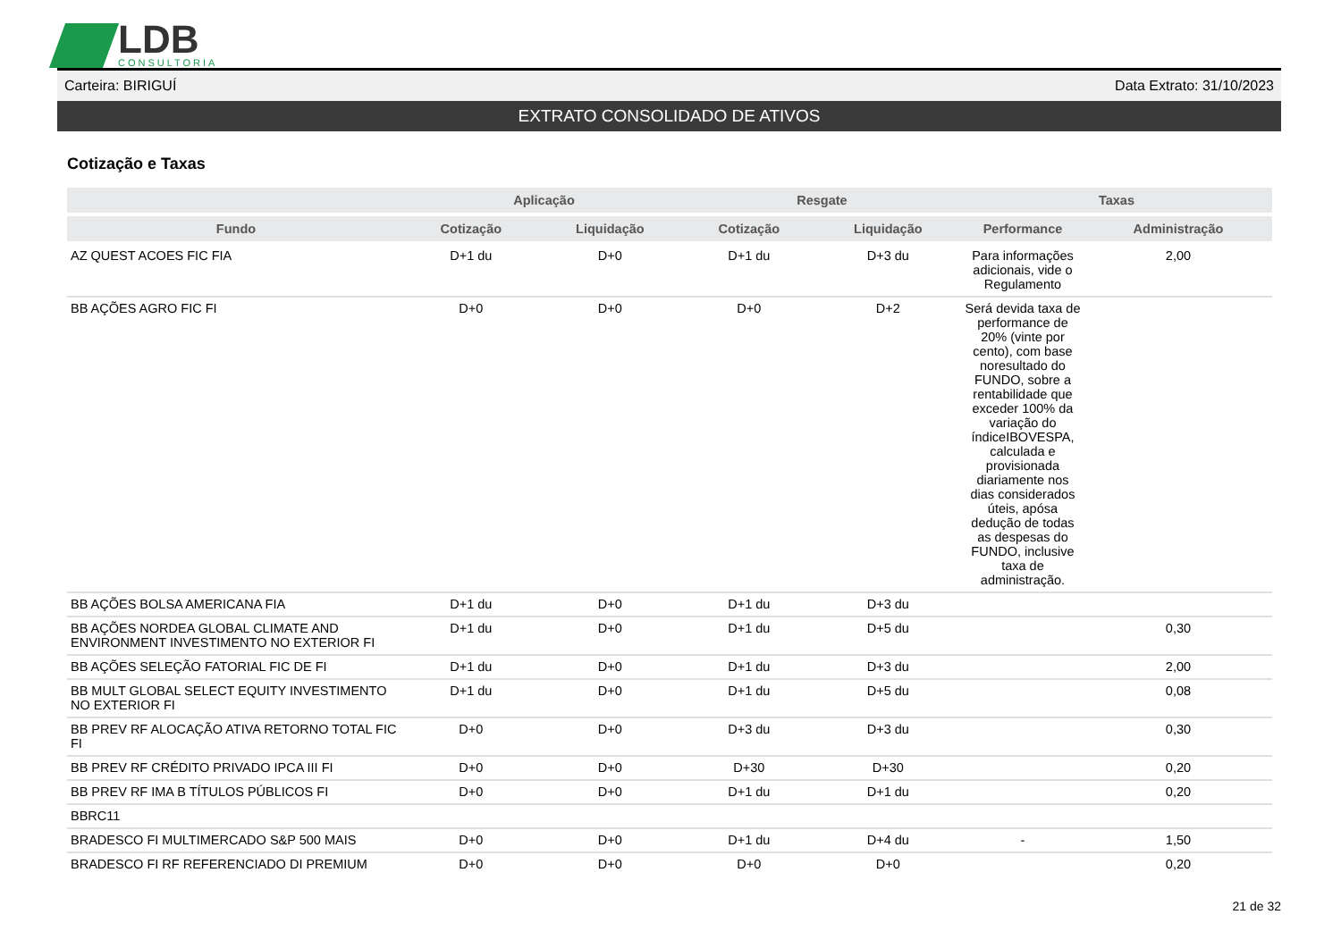LDB
CONSULTORIA
Carteira: BIRIGUÍ Data Extrato: 31/10/2023
EXTRATO CONSOLIDADO DE ATIVOS
Cotização e Taxas
| | Aplicação | | Resgate | | Taxas | |
| --- | --- | --- | --- | --- | --- | --- |
| Fundo | Cotização | Liquidação | Cotização | Liquidação | Performance | Administração |
| AZ QUEST ACOES FIC FIA | D+1 du | D+0 | D+1 du | D+3 du | Para informações adicionais, vide o Regulamento | 2,00 |
| BB AÇÕES AGRO FIC FI | D+0 | D+0 | D+0 | D+2 | Será devida taxa de performance de 20% (vinte por cento), com base noresultado do FUNDO, sobre a rentabilidade que exceder 100% da variação do índiceIBOVESPA, calculada e provisionada diariamente nos dias considerados úteis, apósa dedução de todas as despesas do FUNDO, inclusive taxa de administração. | |
| BB AÇÕES BOLSA AMERICANA FIA | D+1 du | D+0 | D+1 du | D+3 du | | |
| BB AÇÕES NORDEA GLOBAL CLIMATE AND ENVIRONMENT INVESTIMENTO NO EXTERIOR FI | D+1 du | D+0 | D+1 du | D+5 du | | 0,30 |
| BB AÇÕES SELEÇÃO FATORIAL FIC DE FI | D+1 du | D+0 | D+1 du | D+3 du | | 2,00 |
| BB MULT GLOBAL SELECT EQUITY INVESTIMENTO NO EXTERIOR FI | D+1 du | D+0 | D+1 du | D+5 du | | 0,08 |
| BB PREV RF ALOCAÇÃO ATIVA RETORNO TOTAL FIC FI | D+0 | D+0 | D+3 du | D+3 du | | 0,30 |
| BB PREV RF CRÉDITO PRIVADO IPCA III FI | D+0 | D+0 | D+30 | D+30 | | 0,20 |
| BB PREV RF IMA B TÍTULOS PÚBLICOS FI | D+0 | D+0 | D+1 du | D+1 du | | 0,20 |
| BBRC11 | | | | | | |
| BRADESCO FI MULTIMERCADO S&P 500 MAIS | D+0 | D+0 | D+1 du | D+4 du | - | 1,50 |
| BRADESCO FI RF REFERENCIADO DI PREMIUM | D+0 | D+0 | D+0 | D+0 | | 0,20 |
21 de 32